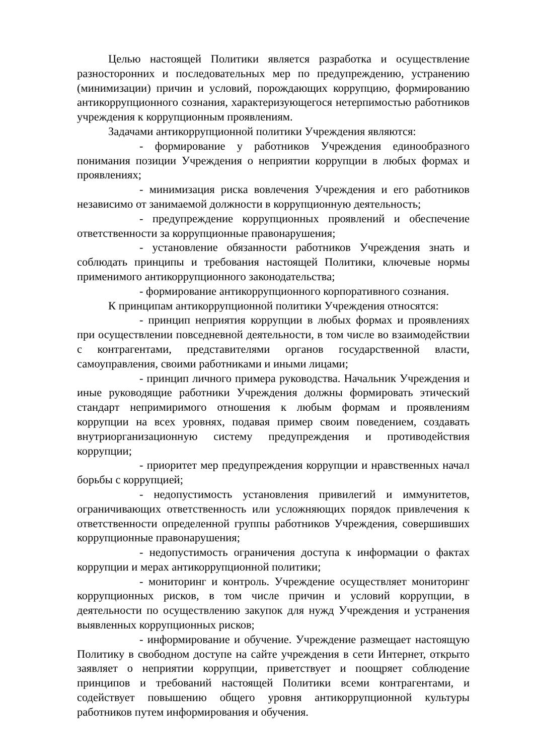Целью настоящей Политики является разработка и осуществление разносторонних и последовательных мер по предупреждению, устранению (минимизации) причин и условий, порождающих коррупцию, формированию антикоррупционного сознания, характеризующегося нетерпимостью работников учреждения к коррупционным проявлениям.
Задачами антикоррупционной политики Учреждения являются:
- формирование у работников Учреждения единообразного понимания позиции Учреждения о неприятии коррупции в любых формах и проявлениях;
- минимизация риска вовлечения Учреждения и его работников независимо от занимаемой должности в коррупционную деятельность;
- предупреждение коррупционных проявлений и обеспечение ответственности за коррупционные правонарушения;
- установление обязанности работников Учреждения знать и соблюдать принципы и требования настоящей Политики, ключевые нормы применимого антикоррупционного законодательства;
- формирование антикоррупционного корпоративного сознания.
К принципам антикоррупционной политики Учреждения относятся:
- принцип неприятия коррупции в любых формах и проявлениях при осуществлении повседневной деятельности, в том числе во взаимодействии с контрагентами, представителями органов государственной власти, самоуправления, своими работниками и иными лицами;
- принцип личного примера руководства. Начальник Учреждения и иные руководящие работники Учреждения должны формировать этический стандарт непримиримого отношения к любым формам и проявлениям коррупции на всех уровнях, подавая пример своим поведением, создавать внутриорганизационную систему предупреждения и противодействия коррупции;
- приоритет мер предупреждения коррупции и нравственных начал борьбы с коррупцией;
- недопустимость установления привилегий и иммунитетов, ограничивающих ответственность или усложняющих порядок привлечения к ответственности определенной группы работников Учреждения, совершивших коррупционные правонарушения;
- недопустимость ограничения доступа к информации о фактах коррупции и мерах антикоррупционной политики;
- мониторинг и контроль. Учреждение осуществляет мониторинг коррупционных рисков, в том числе причин и условий коррупции, в деятельности по осуществлению закупок для нужд Учреждения и устранения выявленных коррупционных рисков;
- информирование и обучение. Учреждение размещает настоящую Политику в свободном доступе на сайте учреждения в сети Интернет, открыто заявляет о неприятии коррупции, приветствует и поощряет соблюдение принципов и требований настоящей Политики всеми контрагентами, и содействует повышению общего уровня антикоррупционной культуры работников путем информирования и обучения.